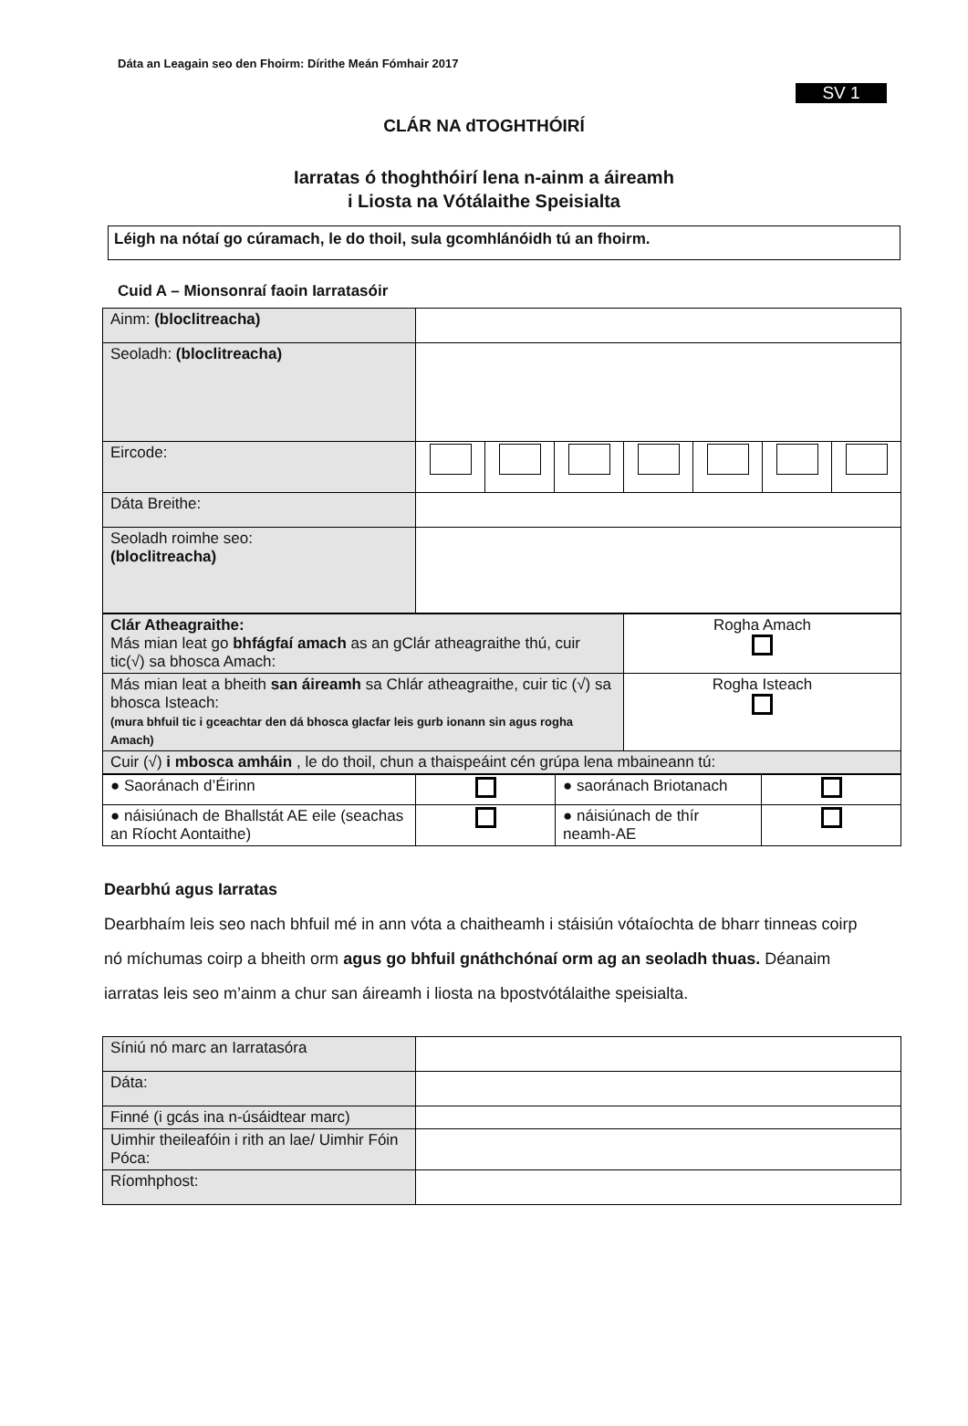Dáta an Leagain seo den Fhoirm: Dírithe Meán Fómhair 2017
SV 1
CLÁR NA dTOGHTHÓIRÍ
Iarratas ó thoghthóirí lena n-ainm a áireamh
i Liosta na Vótálaithe Speisialta
Léigh na nótaí go cúramach, le do thoil, sula gcomhlánóidh tú an fhoirm.
Cuid A – Mionsonraí faoin Iarratasóir
| Ainm: (bloclitreacha) | | | | | | | |
| Seoladh: (bloclitreacha) | | | | | | | |
| Eircode: | | | | | | | |
| Dáta Breithe: | | | | | | | |
| Seoladh roimhe seo: (bloclitreacha) | | | | | | | |
| Clár Atheagraithe: Más mian leat go bhfágfaí amach as an gClár atheagraithe thú, cuir tic(√) sa bhosca Amach: | Rogha Amach |
| Más mian leat a bheith san áireamh sa Chlár atheagraithe, cuir tic (√) sa bhosca Isteach: (mura bhfuil tic i gceachtar den dá bhosca glacfar leis gurb ionann sin agus rogha Amach) | Rogha Isteach |
| Cuir (√) i mbosca amháin , le do thoil, chun a thaispeáint cén grúpa lena mbaineann tú: | |
| ● Saoránach d’Éirinn | | ● saoránach Briotanach | |
| ● náisiúnach de Bhallstát AE eile (seachas an Ríocht Aontaithe) | | ● náisiúnach de thír neamh-AE | |
Dearbhú agus Iarratas
Dearbhaím leis seo nach bhfuil mé in ann vóta a chaitheamh i stáisiún vótaíochta de bharr tinneas coirp nó míchumas coirp a bheith orm agus go bhfuil gnáthchónaí orm ag an seoladh thuas. Déanaim iarratas leis seo m’ainm a chur san áireamh i liosta na bpostvótálaithe speisialta.
| Síniú nó marc an Iarratasóra | |
| Dáta: | |
| Finné (i gcás ina n-úsáidtear marc) | |
| Uimhir theileafóin i rith an lae/ Uimhir Fóin Póca: | |
| Ríomhphost: | |